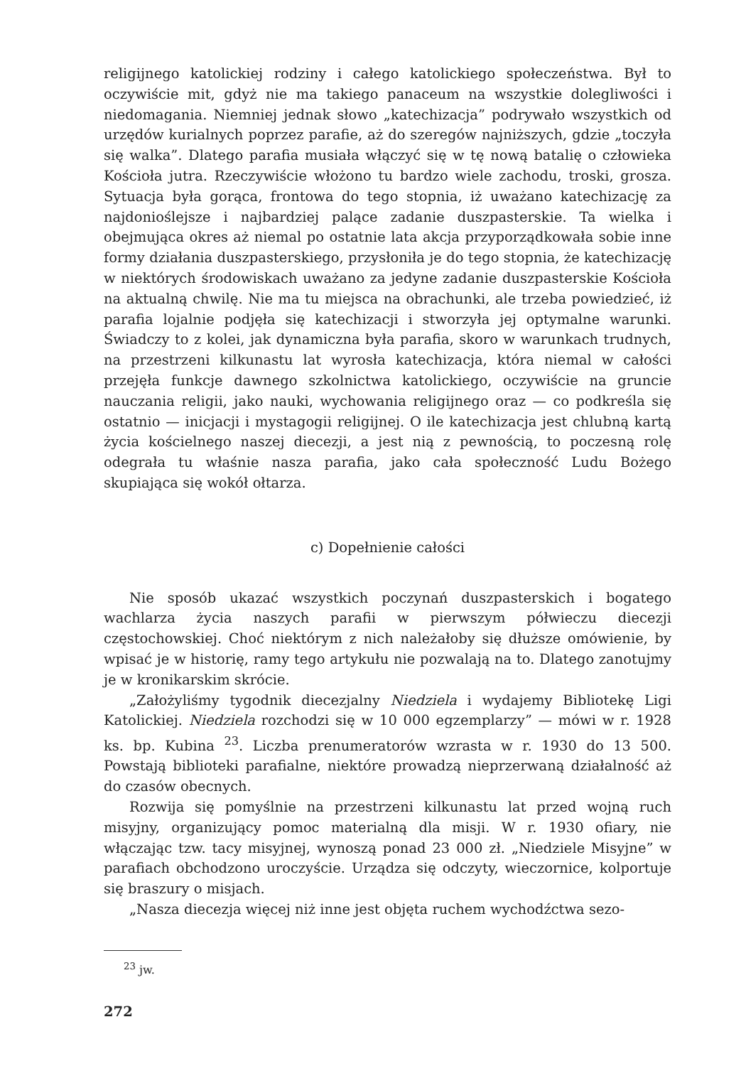religijnego katolickiej rodziny i całego katolickiego społeczeństwa. Był to oczywiście mit, gdyż nie ma takiego panaceum na wszystkie dolegliwości i niedomagania. Niemniej jednak słowo „katechizacja” podrywało wszystkich od urzędów kurialnych poprzez parafie, aż do szeregów najniższych, gdzie „toczyła się walka”. Dlatego parafia musiała włączyć się w tę nową batalię o człowieka Kościoła jutra. Rzeczywiście włożono tu bardzo wiele zachodu, troski, grosza. Sytuacja była gorąca, frontowa do tego stopnia, iż uważano katechizację za najdonioślejsze i najbardziej palące zadanie duszpasterskie. Ta wielka i obejmująca okres aż niemal po ostatnie lata akcja przyporządkowała sobie inne formy działania duszpasterskiego, przysłoniła je do tego stopnia, że katechizację w niektórych środowiskach uważano za jedyne zadanie duszpasterskie Kościoła na aktualną chwilę. Nie ma tu miejsca na obrachunki, ale trzeba powiedzieć, iż parafia lojalnie podjęła się katechizacji i stworzyła jej optymalne warunki. Świadczy to z kolei, jak dynamiczna była parafia, skoro w warunkach trudnych, na przestrzeni kilkunastu lat wyrosła katechizacja, która niemal w całości przejęła funkcje dawnego szkolnictwa katolickiego, oczywiście na gruncie nauczania religii, jako nauki, wychowania religijnego oraz — co podkreśla się ostatnio — inicjacji i mystagogii religijnej. O ile katechizacja jest chlubną kartą życia kościelnego naszej diecezji, a jest nią z pewnością, to poczesną rolę odegrała tu właśnie nasza parafia, jako cała społeczność Ludu Bożego skupiająca się wokół ołtarza.
c) Dopełnienie całości
Nie sposób ukazać wszystkich poczynań duszpasterskich i bogatego wachlarza życia naszych parafii w pierwszym półwieczu diecezji częstochowskiej. Choć niektórym z nich należałoby się dłuższe omówienie, by wpisać je w historię, ramy tego artykułu nie pozwalają na to. Dlatego zanotujmy je w kronikarskim skrócie.
„Założyliśmy tygodnik diecezjalny Niedziela i wydajemy Bibliotekę Ligi Katolickiej. Niedziela rozchodzi się w 10 000 egzemplarzy” — mówi w r. 1928 ks. bp. Kubina <sup>23</sup>. Liczba prenumeratorów wzrasta w r. 1930 do 13 500. Powstają biblioteki parafialne, niektóre prowadzą nieprzerwaną działalność aż do czasów obecnych.
Rozwija się pomyślnie na przestrzeni kilkunastu lat przed wojną ruch misyjny, organizujący pomoc materialną dla misji. W r. 1930 ofiary, nie włączając tzw. tacy misyjnej, wynoszą ponad 23 000 zł. „Niedziele Misyjne” w parafiach obchodzono uroczyście. Urządza się odczyty, wieczornice, kolportuje się braszury o misjach.
„Nasza diecezja więcej niż inne jest objęta ruchem wychodźctwa sezo-
<sup>23</sup> jw.
272